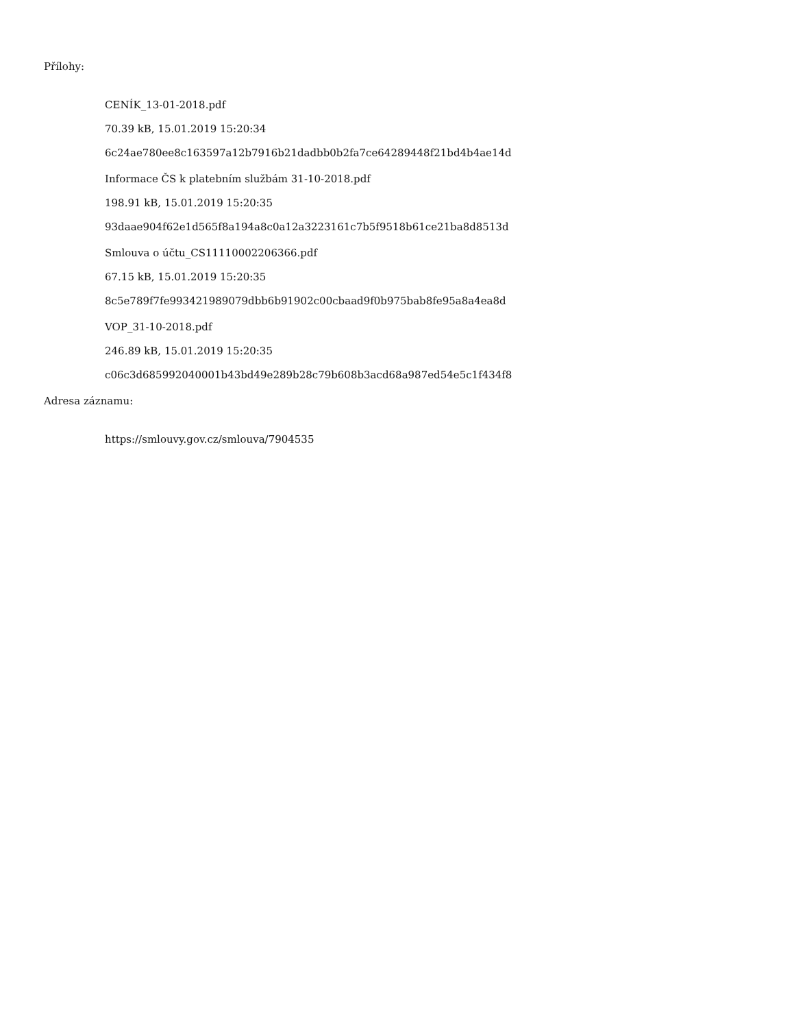Přílohy:
CENÍK_13-01-2018.pdf
70.39 kB, 15.01.2019 15:20:34
6c24ae780ee8c163597a12b7916b21dadbb0b2fa7ce64289448f21bd4b4ae14d
Informace ČS k platebním službám 31-10-2018.pdf
198.91 kB, 15.01.2019 15:20:35
93daae904f62e1d565f8a194a8c0a12a3223161c7b5f9518b61ce21ba8d8513d
Smlouva o účtu_CS11110002206366.pdf
67.15 kB, 15.01.2019 15:20:35
8c5e789f7fe993421989079dbb6b91902c00cbaad9f0b975bab8fe95a8a4ea8d
VOP_31-10-2018.pdf
246.89 kB, 15.01.2019 15:20:35
c06c3d685992040001b43bd49e289b28c79b608b3acd68a987ed54e5c1f434f8
Adresa záznamu:
https://smlouvy.gov.cz/smlouva/7904535